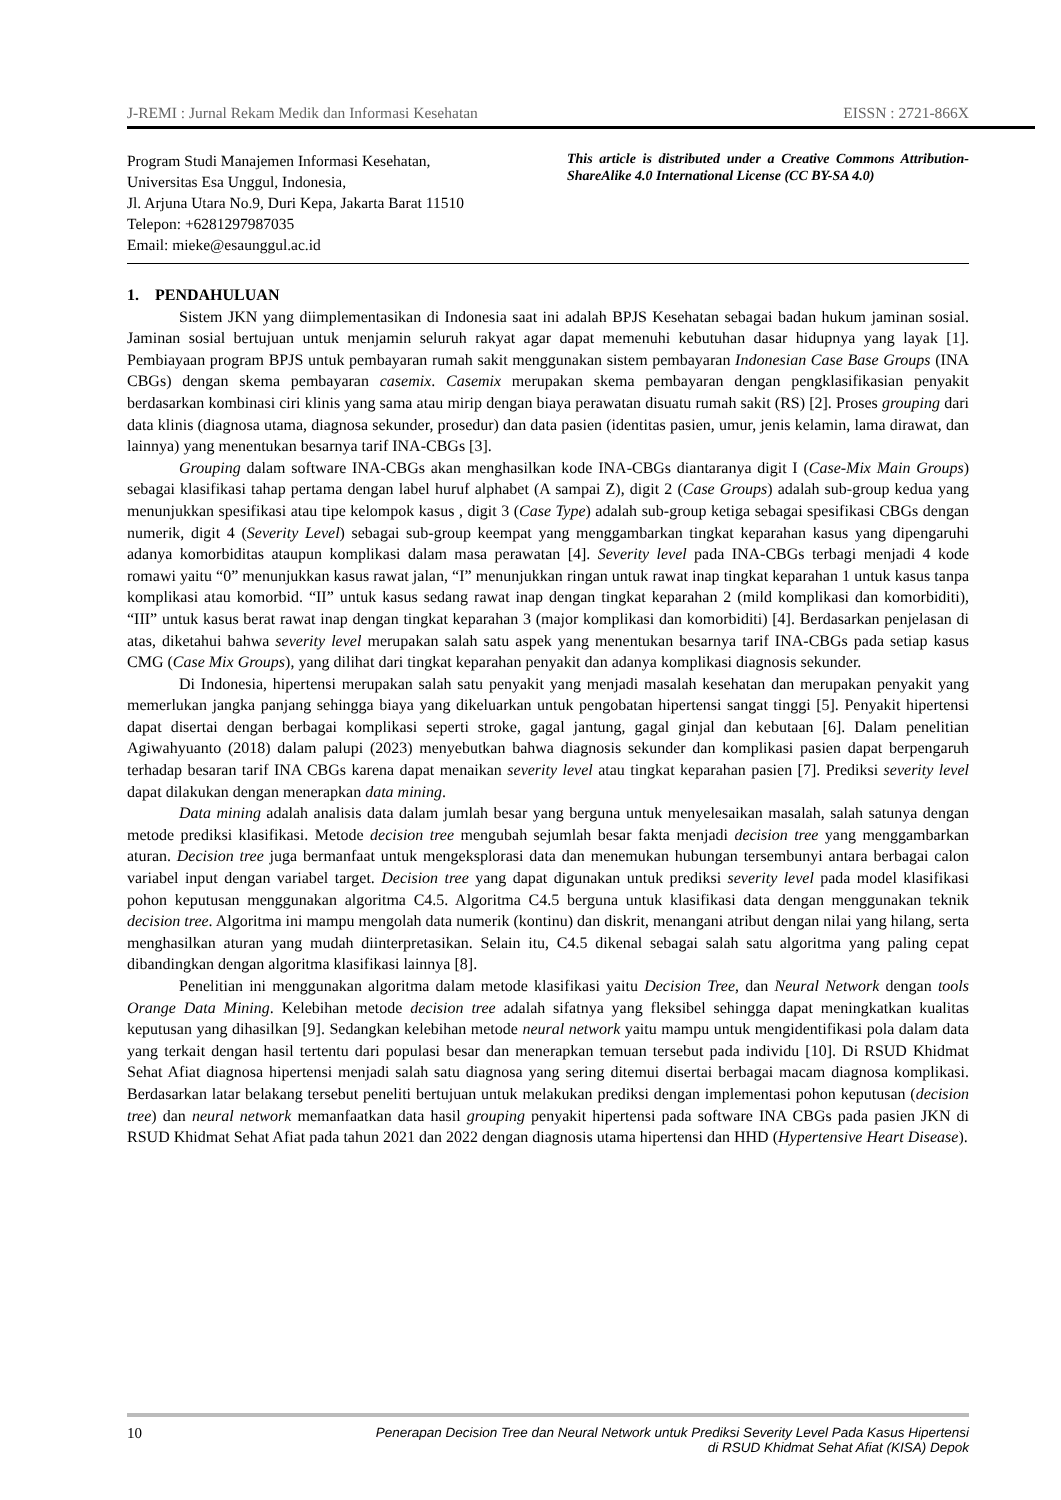J-REMI : Jurnal Rekam Medik dan Informasi Kesehatan EISSN : 2721-866X
Program Studi Manajemen Informasi Kesehatan,
Universitas Esa Unggul, Indonesia,
Jl. Arjuna Utara No.9, Duri Kepa, Jakarta Barat 11510
Telepon: +6281297987035
Email: mieke@esaunggul.ac.id
This article is distributed under a Creative Commons Attribution-ShareAlike 4.0 International License (CC BY-SA 4.0)
1. PENDAHULUAN
Sistem JKN yang diimplementasikan di Indonesia saat ini adalah BPJS Kesehatan sebagai badan hukum jaminan sosial. Jaminan sosial bertujuan untuk menjamin seluruh rakyat agar dapat memenuhi kebutuhan dasar hidupnya yang layak [1]. Pembiayaan program BPJS untuk pembayaran rumah sakit menggunakan sistem pembayaran Indonesian Case Base Groups (INA CBGs) dengan skema pembayaran casemix. Casemix merupakan skema pembayaran dengan pengklasifikasian penyakit berdasarkan kombinasi ciri klinis yang sama atau mirip dengan biaya perawatan disuatu rumah sakit (RS) [2]. Proses grouping dari data klinis (diagnosa utama, diagnosa sekunder, prosedur) dan data pasien (identitas pasien, umur, jenis kelamin, lama dirawat, dan lainnya) yang menentukan besarnya tarif INA-CBGs [3].
Grouping dalam software INA-CBGs akan menghasilkan kode INA-CBGs diantaranya digit I (Case-Mix Main Groups) sebagai klasifikasi tahap pertama dengan label huruf alphabet (A sampai Z), digit 2 (Case Groups) adalah sub-group kedua yang menunjukkan spesifikasi atau tipe kelompok kasus , digit 3 (Case Type) adalah sub-group ketiga sebagai spesifikasi CBGs dengan numerik, digit 4 (Severity Level) sebagai sub-group keempat yang menggambarkan tingkat keparahan kasus yang dipengaruhi adanya komorbiditas ataupun komplikasi dalam masa perawatan [4]. Severity level pada INA-CBGs terbagi menjadi 4 kode romawi yaitu “0” menunjukkan kasus rawat jalan, “I” menunjukkan ringan untuk rawat inap tingkat keparahan 1 untuk kasus tanpa komplikasi atau komorbid. “II” untuk kasus sedang rawat inap dengan tingkat keparahan 2 (mild komplikasi dan komorbiditi), “III” untuk kasus berat rawat inap dengan tingkat keparahan 3 (major komplikasi dan komorbiditi) [4]. Berdasarkan penjelasan di atas, diketahui bahwa severity level merupakan salah satu aspek yang menentukan besarnya tarif INA-CBGs pada setiap kasus CMG (Case Mix Groups), yang dilihat dari tingkat keparahan penyakit dan adanya komplikasi diagnosis sekunder.
Di Indonesia, hipertensi merupakan salah satu penyakit yang menjadi masalah kesehatan dan merupakan penyakit yang memerlukan jangka panjang sehingga biaya yang dikeluarkan untuk pengobatan hipertensi sangat tinggi [5]. Penyakit hipertensi dapat disertai dengan berbagai komplikasi seperti stroke, gagal jantung, gagal ginjal dan kebutaan [6]. Dalam penelitian Agiwahyuanto (2018) dalam palupi (2023) menyebutkan bahwa diagnosis sekunder dan komplikasi pasien dapat berpengaruh terhadap besaran tarif INA CBGs karena dapat menaikan severity level atau tingkat keparahan pasien [7]. Prediksi severity level dapat dilakukan dengan menerapkan data mining.
Data mining adalah analisis data dalam jumlah besar yang berguna untuk menyelesaikan masalah, salah satunya dengan metode prediksi klasifikasi. Metode decision tree mengubah sejumlah besar fakta menjadi decision tree yang menggambarkan aturan. Decision tree juga bermanfaat untuk mengeksplorasi data dan menemukan hubungan tersembunyi antara berbagai calon variabel input dengan variabel target. Decision tree yang dapat digunakan untuk prediksi severity level pada model klasifikasi pohon keputusan menggunakan algoritma C4.5. Algoritma C4.5 berguna untuk klasifikasi data dengan menggunakan teknik decision tree. Algoritma ini mampu mengolah data numerik (kontinu) dan diskrit, menangani atribut dengan nilai yang hilang, serta menghasilkan aturan yang mudah diinterpretasikan. Selain itu, C4.5 dikenal sebagai salah satu algoritma yang paling cepat dibandingkan dengan algoritma klasifikasi lainnya [8].
Penelitian ini menggunakan algoritma dalam metode klasifikasi yaitu Decision Tree, dan Neural Network dengan tools Orange Data Mining. Kelebihan metode decision tree adalah sifatnya yang fleksibel sehingga dapat meningkatkan kualitas keputusan yang dihasilkan [9]. Sedangkan kelebihan metode neural network yaitu mampu untuk mengidentifikasi pola dalam data yang terkait dengan hasil tertentu dari populasi besar dan menerapkan temuan tersebut pada individu [10]. Di RSUD Khidmat Sehat Afiat diagnosa hipertensi menjadi salah satu diagnosa yang sering ditemui disertai berbagai macam diagnosa komplikasi. Berdasarkan latar belakang tersebut peneliti bertujuan untuk melakukan prediksi dengan implementasi pohon keputusan (decision tree) dan neural network memanfaatkan data hasil grouping penyakit hipertensi pada software INA CBGs pada pasien JKN di RSUD Khidmat Sehat Afiat pada tahun 2021 dan 2022 dengan diagnosis utama hipertensi dan HHD (Hypertensive Heart Disease).
10 Penerapan Decision Tree dan Neural Network untuk Prediksi Severity Level Pada Kasus Hipertensi
di RSUD Khidmat Sehat Afiat (KISA) Depok